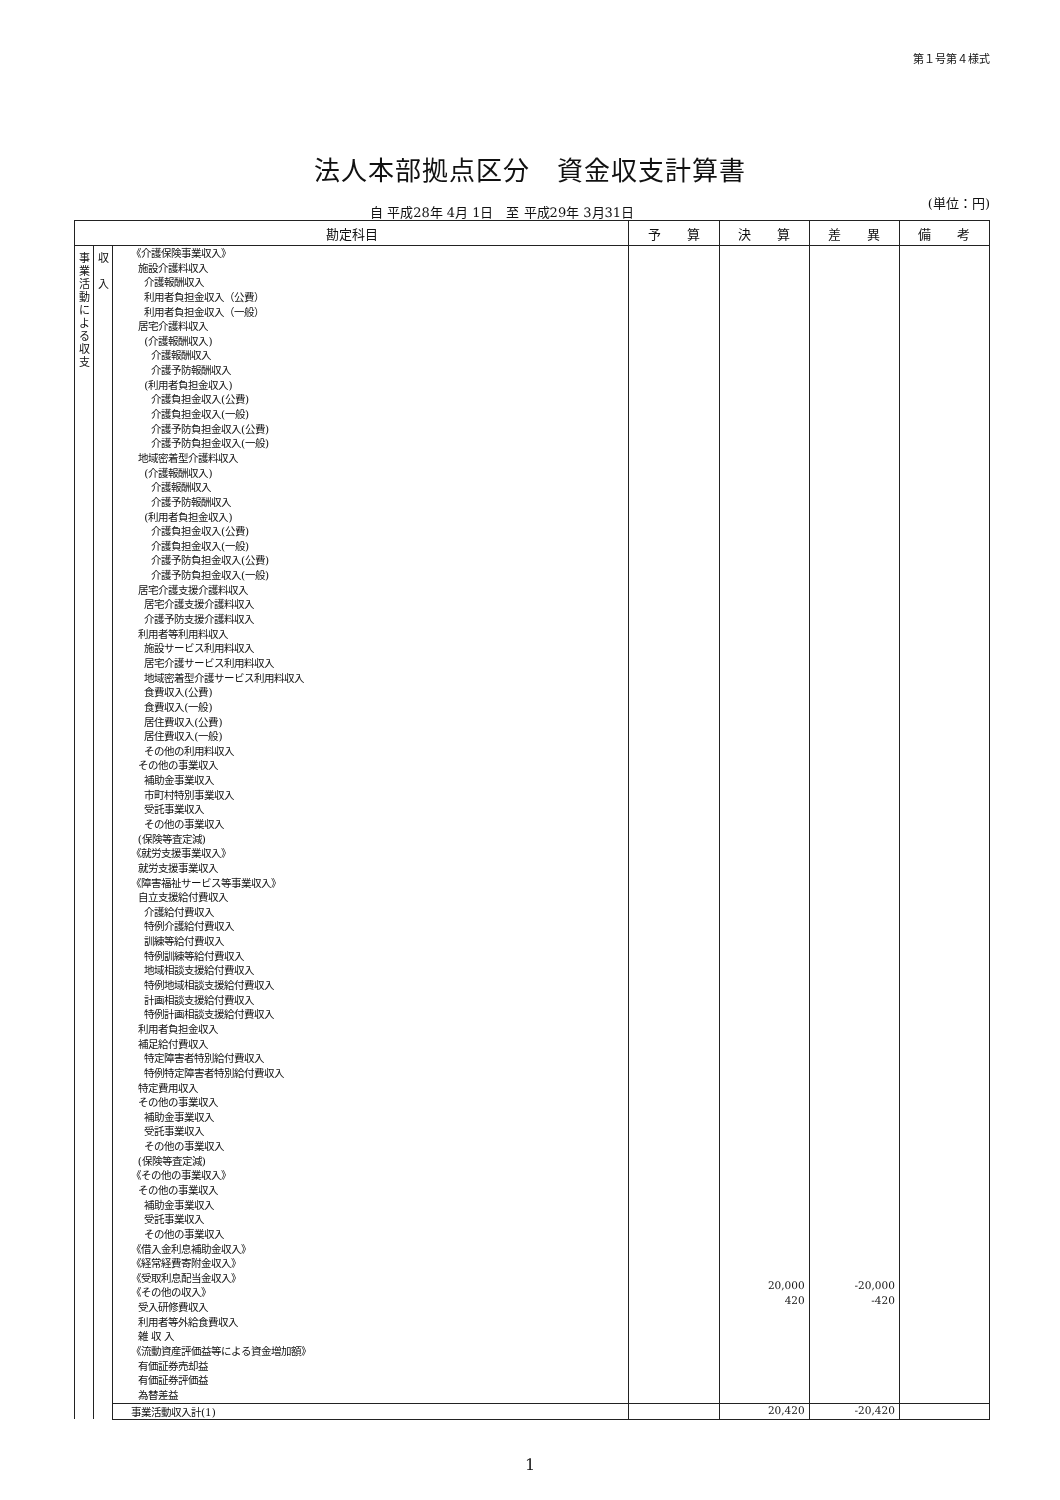第１号第４様式
法人本部拠点区分　資金収支計算書
(単位：円)
自 平成28年 4月 1日　至 平成29年 3月31日
| 勘定科目 | | | 予 算 | 決 算 | 差 異 | 備 考 |
| --- | --- | --- | --- | --- | --- | --- |
| 事 業 活 動 に よ る 収 支 | 収 入 | 《介護保険事業収入》 施設介護料収入 介護報酬収入 利用者負担金収入（公費） 利用者負担金収入（一般） 居宅介護料収入 (介護報酬収入) 介護報酬収入 介護予防報酬収入 (利用者負担金収入) 介護負担金収入(公費) 介護負担金収入(一般) 介護予防負担金収入(公費) 介護予防負担金収入(一般) 地域密着型介護料収入 (介護報酬収入) 介護報酬収入 介護予防報酬収入 (利用者負担金収入) 介護負担金収入(公費) 介護負担金収入(一般) 介護予防負担金収入(公費) 介護予防負担金収入(一般) 居宅介護支援介護料収入 居宅介護支援介護料収入 介護予防支援介護料収入 利用者等利用料収入 施設サービス利用料収入 居宅介護サービス利用料収入 地域密着型介護サービス利用料収入 食費収入(公費) 食費収入(一般) 居住費収入(公費) 居住費収入(一般) その他の利用料収入 その他の事業収入 補助金事業収入 市町村特別事業収入 受託事業収入 その他の事業収入 (保険等査定減) 《就労支援事業収入》 就労支援事業収入 《障害福祉サービス等事業収入》 自立支援給付費収入 介護給付費収入 特例介護給付費収入 訓練等給付費収入 特例訓練等給付費収入 地域相談支援給付費収入 特例地域相談支援給付費収入 計画相談支援給付費収入 特例計画相談支援給付費収入 利用者負担金収入 補足給付費収入 特定障害者特別給付費収入 特例特定障害者特別給付費収入 特定費用収入 その他の事業収入 補助金事業収入 受託事業収入 その他の事業収入 (保険等査定減) 《その他の事業収入》 その他の事業収入 補助金事業収入 受託事業収入 その他の事業収入 《借入金利息補助金収入》 《経常経費寄附金収入》 《受取利息配当金収入》 《その他の収入》 受入研修費収入 利用者等外給食費収入 雑 収 入 《流動資産評価益等による資金増加額》 有価証券売却益 有価証券評価益 為替差益 | | 20,000 420 | -20,000 -420 | |
| | | 事業活動収入計(1) | | 20,420 | -20,420 | |
1